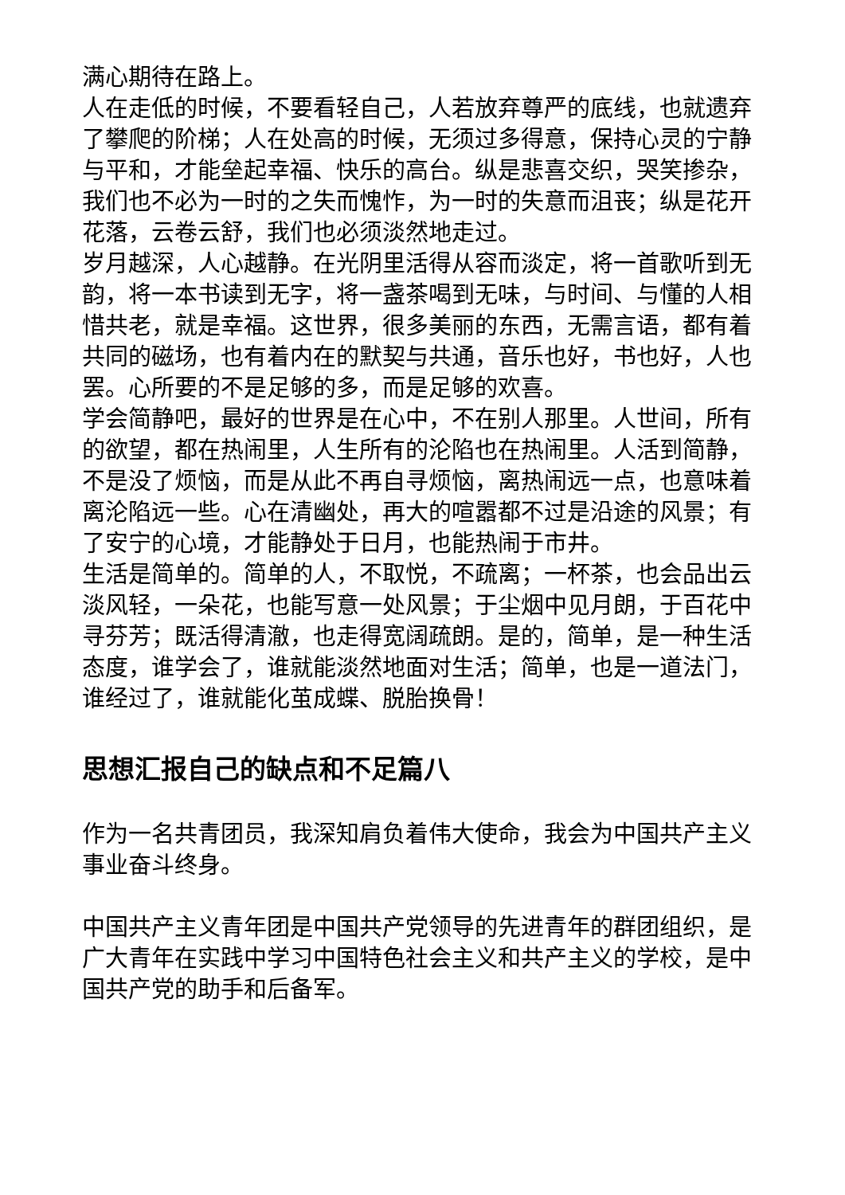满心期待在路上。
人在走低的时候，不要看轻自己，人若放弃尊严的底线，也就遗弃了攀爬的阶梯；人在处高的时候，无须过多得意，保持心灵的宁静与平和，才能垒起幸福、快乐的高台。纵是悲喜交织，哭笑掺杂，我们也不必为一时的之失而愧怍，为一时的失意而沮丧；纵是花开花落，云卷云舒，我们也必须淡然地走过。
岁月越深，人心越静。在光阴里活得从容而淡定，将一首歌听到无韵，将一本书读到无字，将一盏茶喝到无味，与时间、与懂的人相惜共老，就是幸福。这世界，很多美丽的东西，无需言语，都有着共同的磁场，也有着内在的默契与共通，音乐也好，书也好，人也罢。心所要的不是足够的多，而是足够的欢喜。
学会简静吧，最好的世界是在心中，不在别人那里。人世间，所有的欲望，都在热闹里，人生所有的沦陷也在热闹里。人活到简静，不是没了烦恼，而是从此不再自寻烦恼，离热闹远一点，也意味着离沦陷远一些。心在清幽处，再大的喧嚣都不过是沿途的风景；有了安宁的心境，才能静处于日月，也能热闹于市井。
生活是简单的。简单的人，不取悦，不疏离；一杯茶，也会品出云淡风轻，一朵花，也能写意一处风景；于尘烟中见月朗，于百花中寻芬芳；既活得清澈，也走得宽阔疏朗。是的，简单，是一种生活态度，谁学会了，谁就能淡然地面对生活；简单，也是一道法门，谁经过了，谁就能化茧成蝶、脱胎换骨！
思想汇报自己的缺点和不足篇八
作为一名共青团员，我深知肩负着伟大使命，我会为中国共产主义事业奋斗终身。
中国共产主义青年团是中国共产党领导的先进青年的群团组织，是广大青年在实践中学习中国特色社会主义和共产主义的学校，是中国共产党的助手和后备军。